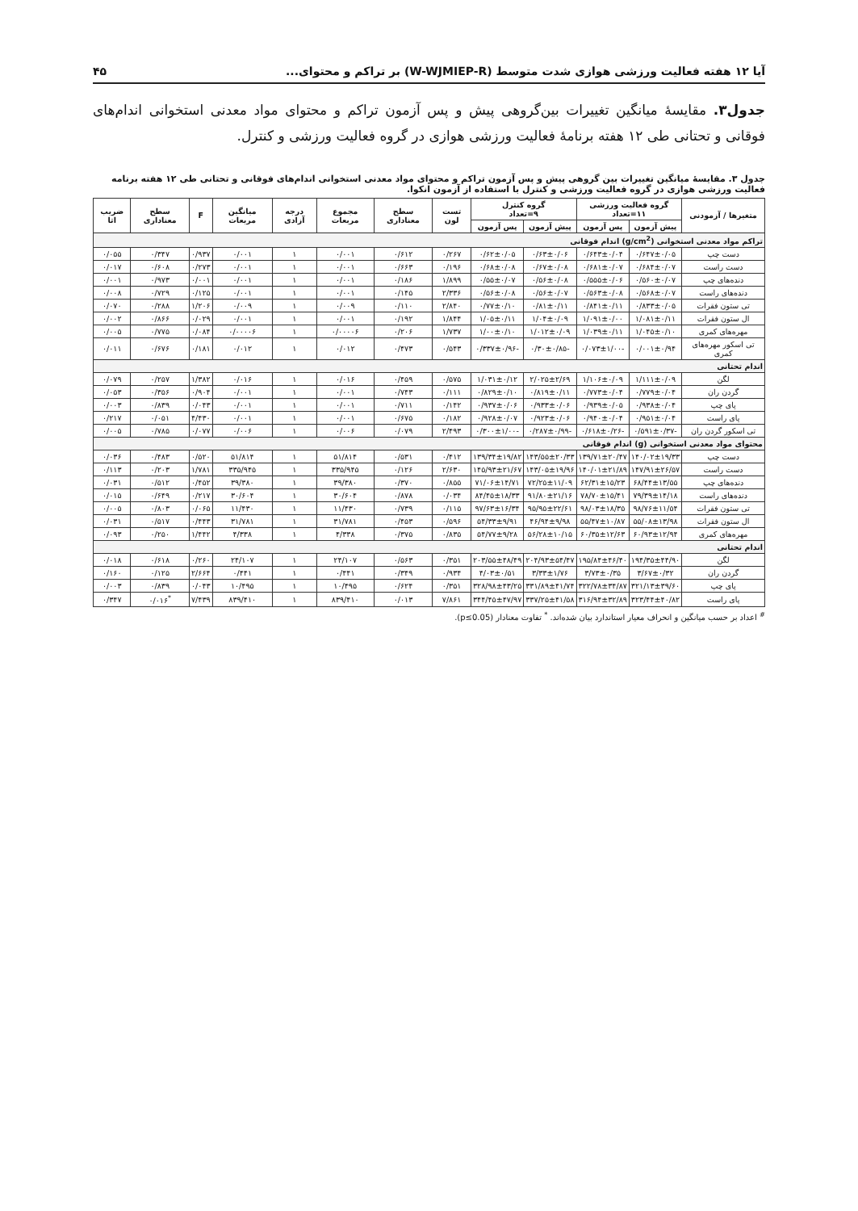آیا ۱۲ هفته فعالیت ورزشی هوازی شدت متوسط (W-WJMIEP-R) بر تراکم و محتوای... ۴۵
جدول۳. مقایسهٔ میانگین تغییرات بین‌گروهی پیش و پس آزمون تراکم و محتوای مواد معدنی استخوانی اندام‌های فوقانی و تحتانی طی ۱۲ هفته برنامهٔ فعالیت ورزشی هوازی در گروه فعالیت ورزشی و کنترل.
جدول ۳. مقایسهٔ میانگین تغییرات بین گروهی پیش و پس آزمون تراکم و محتوای مواد معدنی استخوانی اندام‌های فوقانی و تحتانی طی ۱۲ هفته برنامه فعالیت ورزشی هوازی در گروه فعالیت ورزشی و کنترل با استفاده از آزمون انکوا.
| متغیرها / آزمودنی | گروه فعالیت ورزشی ۱۱=تعداد | | گروه کنترل ۹=تعداد | | تست لون | سطح معناداری | مجموع مربعات | درجه آزادی | میانگین مربعات | F | سطح معناداری | ضریب اتا |
| --- | --- | --- | --- | --- | --- | --- | --- | --- | --- | --- | --- | --- |
| | پیش آزمون | پس آزمون | پیش آزمون | پس آزمون | | | | | | | | |
| تراکم مواد معدنی استخوانی (g/cm<sup>2</sup>) اندام فوقانی | | | | | | | | | | | | |
| دست چپ | ۰/۶۴۷±۰/۰۵ | ۰/۶۴۳±۰/۰۴ | ۰/۶۳±۰/۰۶ | ۰/۶۲±۰/۰۵ | ۰/۲۶۷ | ۰/۶۱۲ | ۰/۰۰۱ | ۱ | ۰/۰۰۱ | ۰/۹۳۷ | ۰/۳۴۷ | ۰/۰۵۵ |
| دست راست | ۰/۶۸۴±۰/۰۷ | ۰/۶۸۱±۰/۰۷ | ۰/۶۷±۰/۰۸ | ۰/۶۸±۰/۰۸ | ۰/۱۹۶ | ۰/۶۶۳ | ۰/۰۰۱ | ۱ | ۰/۰۰۱ | ۰/۲۷۳ | ۰/۶۰۸ | ۰/۰۱۷ |
| دنده‌های چپ | ۰/۵۶۰±۰/۰۷ | ۰/۵۵۵±۰/۰۶ | ۰/۵۶±۰/۰۸ | ۰/۵۵±۰/۰۷ | ۱/۸۹۹ | ۰/۱۸۶ | ۰/۰۰۱ | ۱ | ۰/۰۰۱ | ۰/۰۰۱ | ۰/۹۷۳ | ۰/۰۰۱ |
| دنده‌های راست | ۰/۵۶۸±۰/۰۷ | ۰/۵۶۳±۰/۰۸ | ۰/۵۶±۰/۰۷ | ۰/۵۶±۰/۰۸ | ۲/۳۳۶ | ۰/۱۴۵ | ۰/۰۰۱ | ۱ | ۰/۰۰۱ | ۰/۱۲۵ | ۰/۷۲۹ | ۰/۰۰۸ |
| تی ستون فقرات | ۰/۸۳۳±۰/۰۵ | ۰/۸۴۱±۰/۱۱ | ۰/۸۱±۰/۱۱ | ۰/۷۷±۰/۱۰ | ۲/۸۴۰ | ۰/۱۱۰ | ۰/۰۰۹ | ۱ | ۰/۰۰۹ | ۱/۲۰۶ | ۰/۲۸۸ | ۰/۰۷۰ |
| ال ستون فقرات | ۱/۰۸۱±۰/۱۱ | ۱/۰۹۱±۰/۰۰ | ۱/۰۴±۰/۰۹ | ۱/۰۵±۰/۱۱ | ۱/۸۴۴ | ۰/۱۹۲ | ۰/۰۰۱ | ۱ | ۰/۰۰۱ | ۰/۰۲۹ | ۰/۸۶۶ | ۰/۰۰۲ |
| مهره‌های کمری | ۱/۰۴۵±۰/۱۰ | ۱/۰۳۹±۰/۱۱ | ۱/۰۱۲±۰/۰۹ | ۱/۰۰±۰/۱۰ | ۱/۷۳۷ | ۰/۲۰۶ | ۰/۰۰۰۰۶ | ۱ | ۰/۰۰۰۰۶ | ۰/۰۸۴ | ۰/۷۷۵ | ۰/۰۰۵ |
| تی اسکور مهره‌های کمری | ۰/۰۰۱±۰/۹۴ | -۰/۰۷۳±۱/۰۰ | -۰/۳۰±۰/۸۵ | -۰/۳۳۷±۰/۹۶ | ۰/۵۴۳ | ۰/۴۷۳ | ۰/۰۱۲ | ۱ | ۰/۰۱۲ | ۰/۱۸۱ | ۰/۶۷۶ | ۰/۰۱۱ |
| اندام تحتانی | | | | | | | | | | | | |
| لگن | ۱/۱۱۱±۰/۰۹ | ۱/۱۰۶±۰/۰۹ | ۲/۰۲۵±۲/۶۹ | ۱/۰۳۱±۰/۱۲ | ۰/۵۷۵ | ۰/۴۵۹ | ۰/۰۱۶ | ۱ | ۰/۰۱۶ | ۱/۳۸۲ | ۰/۲۵۷ | ۰/۰۷۹ |
| گردن ران | ۰/۷۷۹±۰/۰۴ | ۰/۷۷۳±۰/۰۴ | ۰/۸۱۹±۰/۱۱ | ۰/۸۲۹±۰/۱۰ | ۰/۱۱۱ | ۰/۷۴۳ | ۰/۰۰۱ | ۱ | ۰/۰۰۱ | ۰/۹۰۴ | ۰/۳۵۶ | ۰/۰۵۳ |
| پای چپ | ۰/۹۳۸±۰/۰۴ | ۰/۹۳۹±۰/۰۵ | ۰/۹۳۳±۰/۰۶ | ۰/۹۳۷±۰/۰۶ | ۰/۱۴۲ | ۰/۷۱۱ | ۰/۰۰۱ | ۱ | ۰/۰۰۱ | ۰/۰۴۳ | ۰/۸۳۹ | ۰/۰۰۳ |
| پای راست | ۰/۹۵۱±۰/۰۴ | ۰/۹۴۰±۰/۰۴ | ۰/۹۲۳±۰/۰۶ | ۰/۹۲۸±۰/۰۷ | ۰/۱۸۲ | ۰/۶۷۵ | ۰/۰۰۱ | ۱ | ۰/۰۰۱ | ۴/۴۳۰ | ۰/۰۵۱ | ۰/۲۱۷ |
| تی اسکور گردن ران | -۰/۵۹۱±۰/۳۷ | -۰/۶۱۸±۰/۲۶ | -۰/۲۸۷±۰/۹۹ | -۰/۳۰۰±۱/۰۰ | ۲/۴۹۳ | ۰/۰۷۹ | ۰/۰۰۶ | ۱ | ۰/۰۰۶ | ۰/۰۷۷ | ۰/۷۸۵ | ۰/۰۰۵ |
| محتوای مواد معدنی استخوانی (g) اندام فوقانی | | | | | | | | | | | | |
| دست چپ | ۱۴۰/۰۲±۱۹/۳۳ | ۱۳۹/۷۱±۲۰/۴۷ | ۱۴۳/۵۵±۲۰/۳۳ | ۱۳۹/۳۴±۱۹/۸۲ | ۰/۴۱۲ | ۰/۵۳۱ | ۵۱/۸۱۴ | ۱ | ۵۱/۸۱۴ | ۰/۵۲۰ | ۰/۴۸۳ | ۰/۰۳۶ |
| دست راست | ۱۴۷/۹۱±۲۶/۵۷ | ۱۴۰/۰۱±۲۱/۸۹ | ۱۴۳/۰۵±۱۹/۹۶ | ۱۴۵/۹۳±۲۱/۶۷ | ۲/۶۳۰ | ۰/۱۲۶ | ۳۳۵/۹۴۵ | ۱ | ۳۳۵/۹۴۵ | ۱/۷۸۱ | ۰/۲۰۳ | ۰/۱۱۳ |
| دنده‌های چپ | ۶۸/۴۴±۱۳/۵۵ | ۶۲/۳۱±۱۵/۲۳ | ۷۲/۲۵±۱۱/۰۹ | ۷۱/۰۶±۱۴/۷۱ | ۰/۸۵۵ | ۰/۳۷۰ | ۳۹/۳۸۰ | ۱ | ۳۹/۳۸۰ | ۰/۴۵۲ | ۰/۵۱۲ | ۰/۰۳۱ |
| دنده‌های راست | ۷۹/۳۹±۱۴/۱۸ | ۷۸/۷۰±۱۵/۴۱ | ۹۱/۸۰±۲۱/۱۶ | ۸۴/۴۵±۱۸/۳۳ | ۰/۰۳۴ | ۰/۸۷۸ | ۳۰/۶۰۴ | ۱ | ۳۰/۶۰۴ | ۰/۲۱۷ | ۰/۶۴۹ | ۰/۰۱۵ |
| تی ستون فقرات | ۹۸/۷۶±۱۱/۵۴ | ۹۸/۰۳±۱۸/۳۵ | ۹۵/۹۵±۲۲/۶۱ | ۹۷/۶۳±۱۶/۳۴ | ۰/۱۱۵ | ۰/۷۳۹ | ۱۱/۴۳۰ | ۱ | ۱۱/۴۳۰ | ۰/۰۶۵ | ۰/۸۰۳ | ۰/۰۰۵ |
| ال ستون فقرات | ۵۵/۰۸±۱۳/۹۸ | ۵۵/۴۷±۱۰/۸۷ | ۴۶/۹۴±۹/۹۸ | ۵۴/۳۳±۹/۹۱ | ۰/۵۹۶ | ۰/۴۵۳ | ۳۱/۷۸۱ | ۱ | ۳۱/۷۸۱ | ۰/۴۴۳ | ۰/۵۱۷ | ۰/۰۳۱ |
| مهره‌های کمری | ۶۰/۹۳±۱۲/۹۴ | ۶۰/۳۵±۱۲/۶۳ | ۵۶/۲۸±۱۰/۱۵ | ۵۴/۷۷±۹/۲۸ | ۰/۸۳۵ | ۰/۳۷۵ | ۴/۳۳۸ | ۱ | ۴/۳۳۸ | ۱/۴۴۲ | ۰/۲۵۰ | ۰/۰۹۳ |
| اندام تحتانی | | | | | | | | | | | | |
| لگن | ۱۹۴/۳۵±۴۴/۹۰ | ۱۹۵/۸۴±۴۶/۴۰ | ۲۰۴/۹۳±۵۴/۴۷ | ۲۰۳/۵۵±۴۸/۴۹ | ۰/۳۵۱ | ۰/۵۶۳ | ۲۴/۱۰۷ | ۱ | ۲۴/۱۰۷ | ۰/۲۶۰ | ۰/۶۱۸ | ۰/۰۱۸ |
| گردن ران | ۳/۶۷±۰/۳۲ | ۳/۷۳±۰/۳۵ | ۳/۳۳±۱/۷۶ | ۴/۰۳±۰/۵۱ | ۰/۹۳۴ | ۰/۳۴۹ | ۰/۴۴۱ | ۱ | ۰/۴۴۱ | ۲/۶۶۴ | ۰/۱۲۵ | ۰/۱۶۰ |
| پای چپ | ۳۲۱/۱۳±۳۹/۶۰ | ۳۲۲/۷۸±۳۴/۸۷ | ۳۳۱/۸۹±۴۱/۷۴ | ۳۲۸/۹۸±۴۳/۲۵ | ۰/۳۵۱ | ۰/۶۲۴ | ۱۰/۴۹۵ | ۱ | ۱۰/۴۹۵ | ۰/۰۴۳ | ۰/۸۳۹ | ۰/۰۰۳ |
| پای راست | ۳۲۳/۴۴±۴۰/۸۲ | ۳۱۶/۹۴±۳۲/۸۹ | ۳۳۷/۲۵±۴۱/۵۸ | ۳۴۴/۴۵±۴۷/۹۷ | ۷/۸۶۱ | ۰/۰۱۳ | ۸۳۹/۴۱۰ | ۱ | ۸۳۹/۴۱۰ | ۷/۴۳۹ | <sup>*</sup> ۰/۰۱۶ | ۰/۳۴۷ |
<sup>#</sup> اعداد بر حسب میانگین و انحراف معیار استاندارد بیان شده‌اند. <sup>*</sup> تفاوت معنادار (p≤0.05).